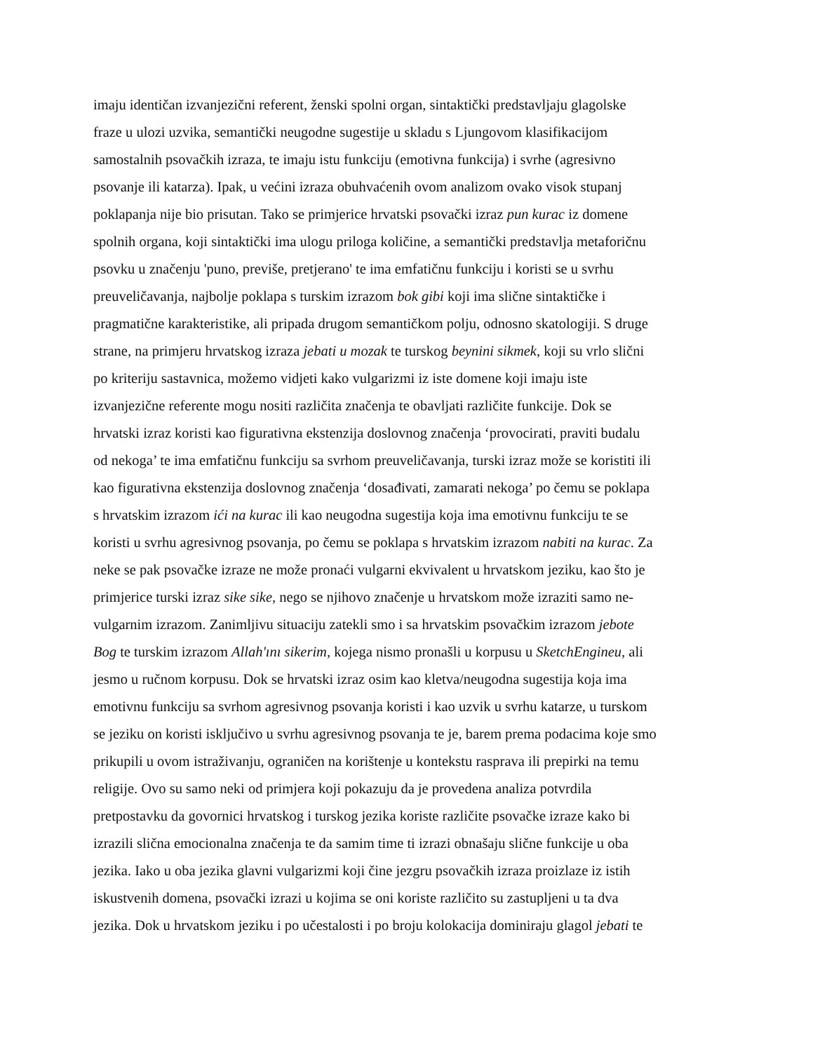imaju identičan izvanjezični referent, ženski spolni organ, sintaktički predstavljaju glagolske
fraze u ulozi uzvika, semantički neugodne sugestije u skladu s Ljungovom klasifikacijom
samostalnih psovačkih izraza, te imaju istu funkciju (emotivna funkcija) i svrhe (agresivno
psovanje ili katarza). Ipak, u većini izraza obuhvaćenih ovom analizom ovako visok stupanj
poklapanja nije bio prisutan. Tako se primjerice hrvatski psovački izraz pun kurac iz domene
spolnih organa, koji sintaktički ima ulogu priloga količine, a semantički predstavlja metaforičnu
psovku u značenju 'puno, previše, pretjerano' te ima emfatičnu funkciju i koristi se u svrhu
preuveličavanja, najbolje poklapa s turskim izrazom bok gibi koji ima slične sintaktičke i
pragmatične karakteristike, ali pripada drugom semantičkom polju, odnosno skatologiji. S druge
strane, na primjeru hrvatskog izraza jebati u mozak te turskog beynini sikmek, koji su vrlo slični
po kriteriju sastavnica, možemo vidjeti kako vulgarizmi iz iste domene koji imaju iste
izvanjezične referente mogu nositi različita značenja te obavljati različite funkcije. Dok se
hrvatski izraz koristi kao figurativna ekstenzija doslovnog značenja ‘provocirati, praviti budalu
od nekoga’ te ima emfatičnu funkciju sa svrhom preuveličavanja, turski izraz može se koristiti ili
kao figurativna ekstenzija doslovnog značenja ‘dosađivati, zamarati nekoga’ po čemu se poklapa
s hrvatskim izrazom ići na kurac ili kao neugodna sugestija koja ima emotivnu funkciju te se
koristi u svrhu agresivnog psovanja, po čemu se poklapa s hrvatskim izrazom nabiti na kurac. Za
neke se pak psovačke izraze ne može pronaći vulgarni ekvivalent u hrvatskom jeziku, kao što je
primjerice turski izraz sike sike, nego se njihovo značenje u hrvatskom može izraziti samo ne-
vulgarnim izrazom. Zanimljivu situaciju zatekli smo i sa hrvatskim psovačkim izrazom jebote
Bog te turskim izrazom Allah'ını sikerim, kojega nismo pronašli u korpusu u SketchEngineu, ali
jesmo u ručnom korpusu. Dok se hrvatski izraz osim kao kletva/neugodna sugestija koja ima
emotivnu funkciju sa svrhom agresivnog psovanja koristi i kao uzvik u svrhu katarze, u turskom
se jeziku on koristi isključivo u svrhu agresivnog psovanja te je, barem prema podacima koje smo
prikupili u ovom istraživanju, ograničen na korištenje u kontekstu rasprava ili prepirki na temu
religije. Ovo su samo neki od primjera koji pokazuju da je provedena analiza potvrdila
pretpostavku da govornici hrvatskog i turskog jezika koriste različite psovačke izraze kako bi
izrazili slična emocionalna značenja te da samim time ti izrazi obnašaju slične funkcije u oba
jezika. Iako u oba jezika glavni vulgarizmi koji čine jezgru psovačkih izraza proizlaze iz istih
iskustvenih domena, psovački izrazi u kojima se oni koriste različito su zastupljeni u ta dva
jezika. Dok u hrvatskom jeziku i po učestalosti i po broju kolokacija dominiraju glagol jebati te